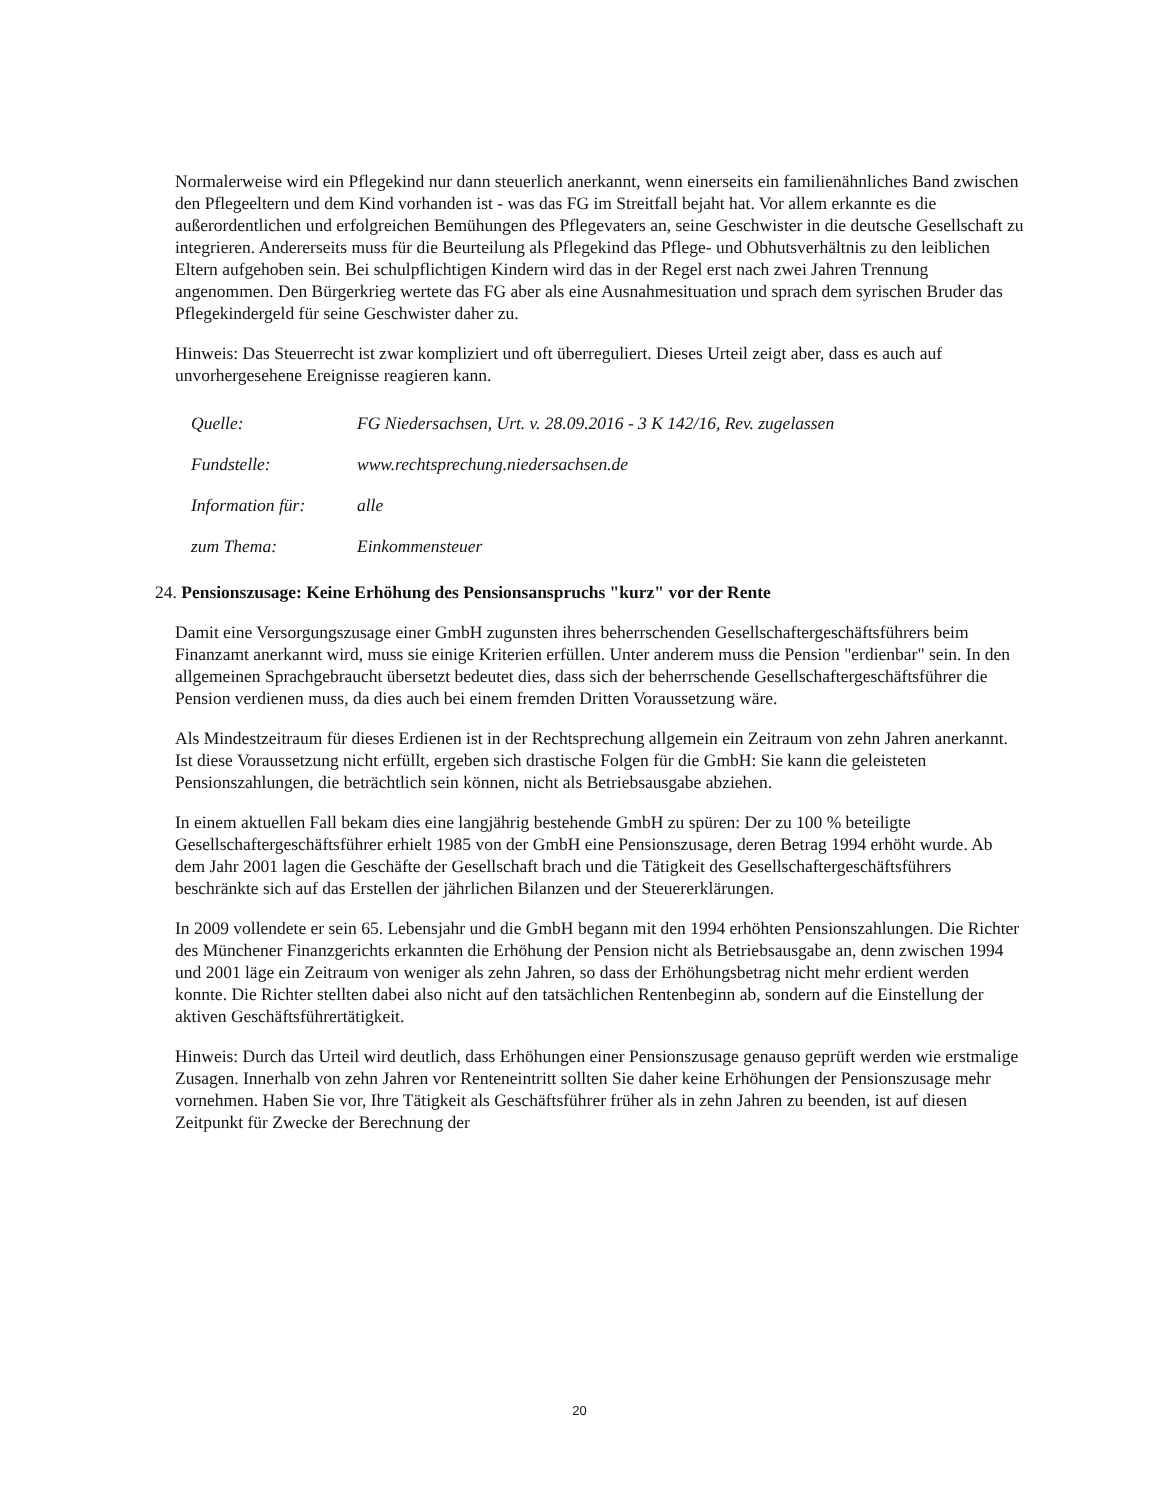Normalerweise wird ein Pflegekind nur dann steuerlich anerkannt, wenn einerseits ein familienähnliches Band zwischen den Pflegeeltern und dem Kind vorhanden ist - was das FG im Streitfall bejaht hat. Vor allem erkannte es die außerordentlichen und erfolgreichen Bemühungen des Pflegevaters an, seine Geschwister in die deutsche Gesellschaft zu integrieren. Andererseits muss für die Beurteilung als Pflegekind das Pflege- und Obhutsverhältnis zu den leiblichen Eltern aufgehoben sein. Bei schulpflichtigen Kindern wird das in der Regel erst nach zwei Jahren Trennung angenommen. Den Bürgerkrieg wertete das FG aber als eine Ausnahmesituation und sprach dem syrischen Bruder das Pflegekindergeld für seine Geschwister daher zu.
Hinweis: Das Steuerrecht ist zwar kompliziert und oft überreguliert. Dieses Urteil zeigt aber, dass es auch auf unvorhergesehene Ereignisse reagieren kann.
Quelle: FG Niedersachsen, Urt. v. 28.09.2016 - 3 K 142/16, Rev. zugelassen
Fundstelle: www.rechtsprechung.niedersachsen.de
Information für: alle
zum Thema: Einkommensteuer
24. Pensionszusage: Keine Erhöhung des Pensionsanspruchs "kurz" vor der Rente
Damit eine Versorgungszusage einer GmbH zugunsten ihres beherrschenden Gesellschaftergeschäftsführers beim Finanzamt anerkannt wird, muss sie einige Kriterien erfüllen. Unter anderem muss die Pension "erdienbar" sein. In den allgemeinen Sprachgebraucht übersetzt bedeutet dies, dass sich der beherrschende Gesellschaftergeschäftsführer die Pension verdienen muss, da dies auch bei einem fremden Dritten Voraussetzung wäre.
Als Mindestzeitraum für dieses Erdienen ist in der Rechtsprechung allgemein ein Zeitraum von zehn Jahren anerkannt. Ist diese Voraussetzung nicht erfüllt, ergeben sich drastische Folgen für die GmbH: Sie kann die geleisteten Pensionszahlungen, die beträchtlich sein können, nicht als Betriebsausgabe abziehen.
In einem aktuellen Fall bekam dies eine langjährig bestehende GmbH zu spüren: Der zu 100 % beteiligte Gesellschaftergeschäftsführer erhielt 1985 von der GmbH eine Pensionszusage, deren Betrag 1994 erhöht wurde. Ab dem Jahr 2001 lagen die Geschäfte der Gesellschaft brach und die Tätigkeit des Gesellschaftergeschäftsführers beschränkte sich auf das Erstellen der jährlichen Bilanzen und der Steuererklärungen.
In 2009 vollendete er sein 65. Lebensjahr und die GmbH begann mit den 1994 erhöhten Pensionszahlungen. Die Richter des Münchener Finanzgerichts erkannten die Erhöhung der Pension nicht als Betriebsausgabe an, denn zwischen 1994 und 2001 läge ein Zeitraum von weniger als zehn Jahren, so dass der Erhöhungsbetrag nicht mehr erdient werden konnte. Die Richter stellten dabei also nicht auf den tatsächlichen Rentenbeginn ab, sondern auf die Einstellung der aktiven Geschäftsführertätigkeit.
Hinweis: Durch das Urteil wird deutlich, dass Erhöhungen einer Pensionszusage genauso geprüft werden wie erstmalige Zusagen. Innerhalb von zehn Jahren vor Renteneintritt sollten Sie daher keine Erhöhungen der Pensionszusage mehr vornehmen. Haben Sie vor, Ihre Tätigkeit als Geschäftsführer früher als in zehn Jahren zu beenden, ist auf diesen Zeitpunkt für Zwecke der Berechnung der
20